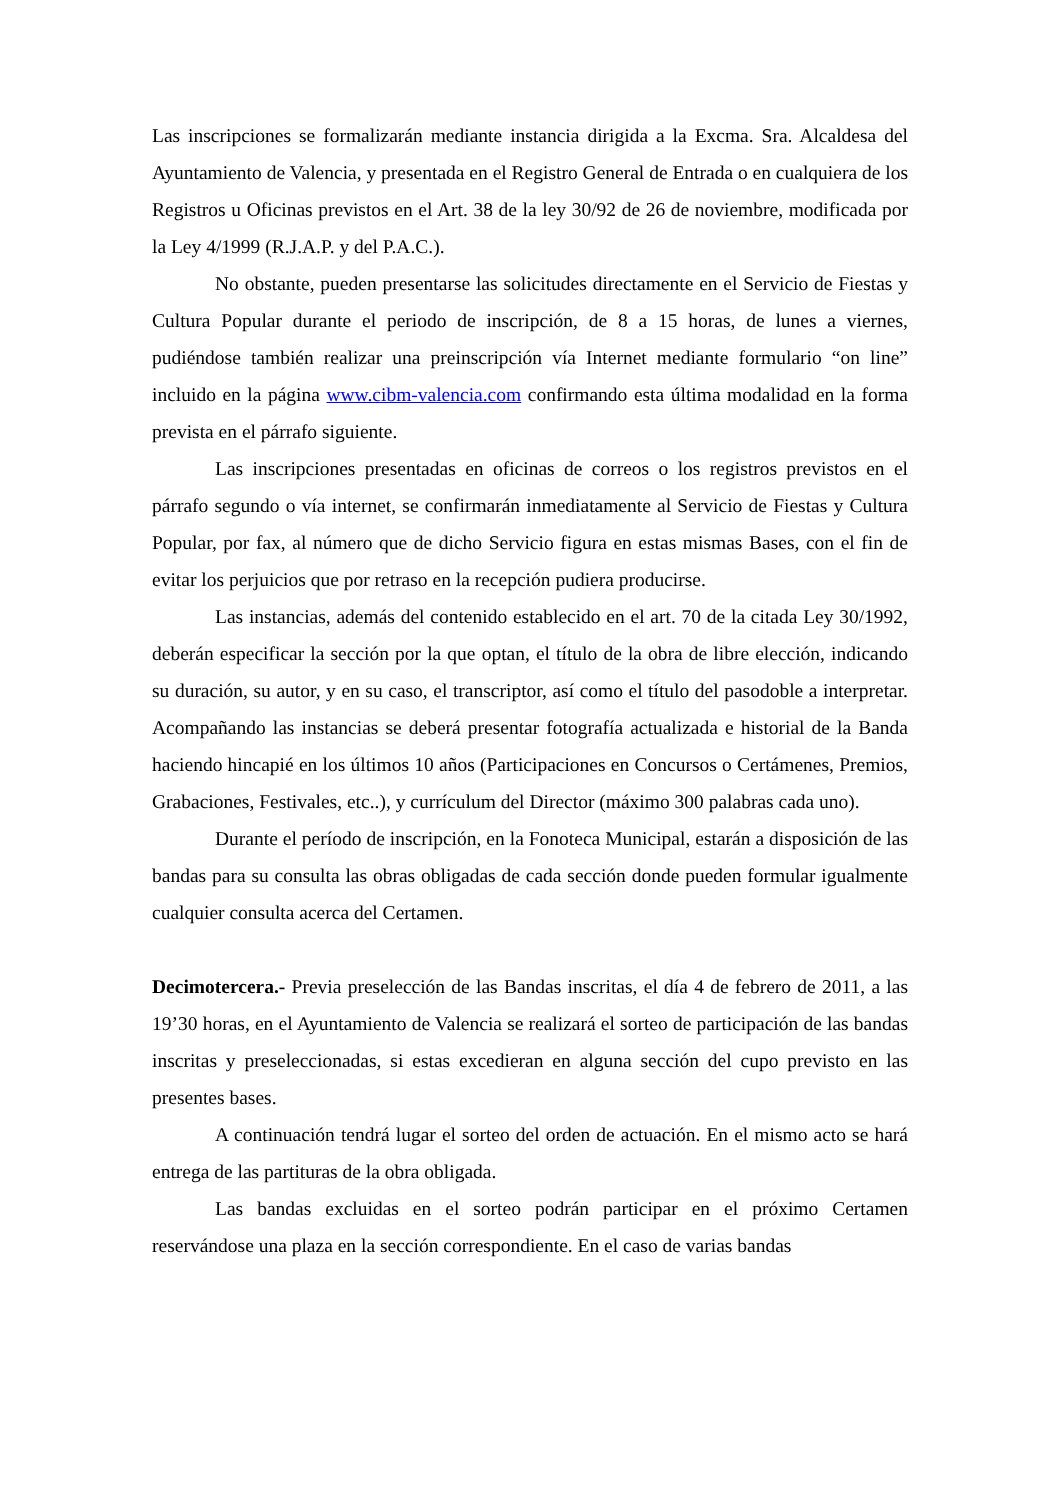Las inscripciones se formalizarán mediante instancia dirigida a la Excma. Sra. Alcaldesa del Ayuntamiento de Valencia, y presentada en el Registro General de Entrada o en cualquiera de los Registros u Oficinas previstos en el Art. 38 de la ley 30/92 de 26 de noviembre, modificada por la Ley 4/1999 (R.J.A.P. y del P.A.C.).
No obstante, pueden presentarse las solicitudes directamente en el Servicio de Fiestas y Cultura Popular durante el periodo de inscripción, de 8 a 15 horas, de lunes a viernes, pudiéndose también realizar una preinscripción vía Internet mediante formulario “on line” incluido en la página www.cibm-valencia.com confirmando esta última modalidad en la forma prevista en el párrafo siguiente.
Las inscripciones presentadas en oficinas de correos o los registros previstos en el párrafo segundo o vía internet, se confirmarán inmediatamente al Servicio de Fiestas y Cultura Popular, por fax, al número que de dicho Servicio figura en estas mismas Bases, con el fin de evitar los perjuicios que por retraso en la recepción pudiera producirse.
Las instancias, además del contenido establecido en el art. 70 de la citada Ley 30/1992, deberán especificar la sección por la que optan, el título de la obra de libre elección, indicando su duración, su autor, y en su caso, el transcriptor, así como el título del pasodoble a interpretar. Acompañando las instancias se deberá presentar fotografía actualizada e historial de la Banda haciendo hincapié en los últimos 10 años (Participaciones en Concursos o Certámenes, Premios, Grabaciones, Festivales, etc..), y currículum del Director (máximo 300 palabras cada uno).
Durante el período de inscripción, en la Fonoteca Municipal, estarán a disposición de las bandas para su consulta las obras obligadas de cada sección donde pueden formular igualmente cualquier consulta acerca del Certamen.
Decimotercera.- Previa preselección de las Bandas inscritas, el día 4 de febrero de 2011, a las 19’30 horas, en el Ayuntamiento de Valencia se realizará el sorteo de participación de las bandas inscritas y preseleccionadas, si estas excedieran en alguna sección del cupo previsto en las presentes bases.
A continuación tendrá lugar el sorteo del orden de actuación. En el mismo acto se hará entrega de las partituras de la obra obligada.
Las bandas excluidas en el sorteo podrán participar en el próximo Certamen reservándose una plaza en la sección correspondiente. En el caso de varias bandas